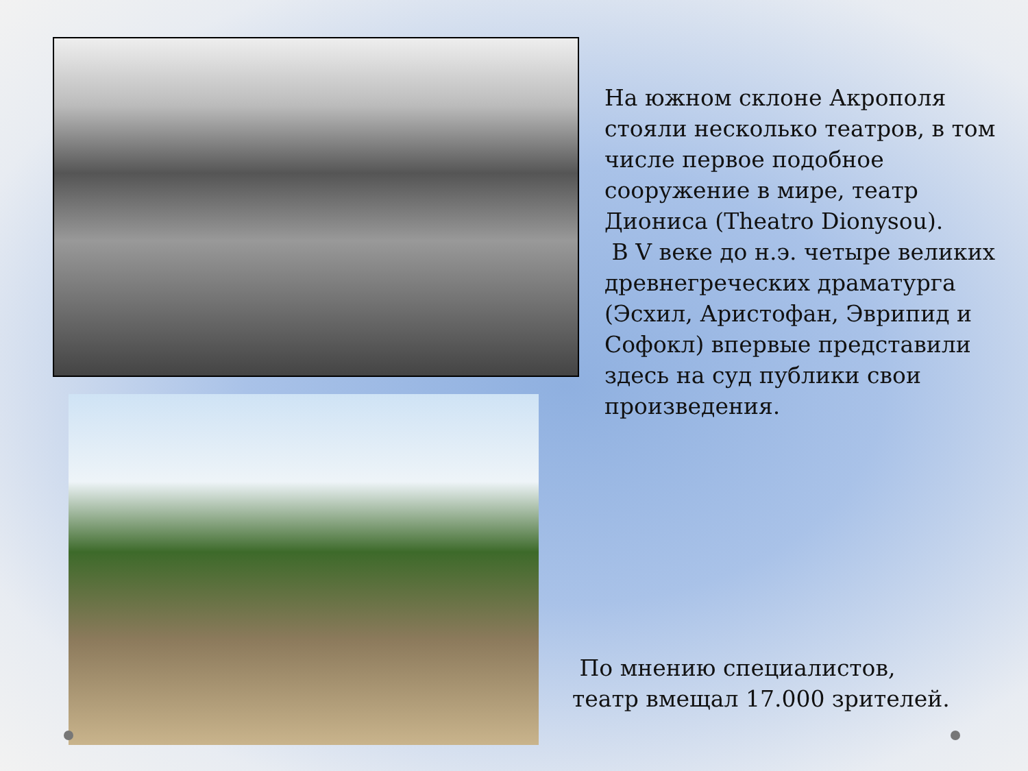На южном склоне Акрополя стояли несколько театров, в том числе первое подобное сооружение в мире, театр Диониса (Theatro Dionysou).
В V веке до н.э. четыре великих древнегреческих драматурга (Эсхил, Аристофан, Эврипид и Софокл) впервые представили здесь на суд публики свои произведения.
По мнению специалистов,
театр вмещал 17.000 зрителей.